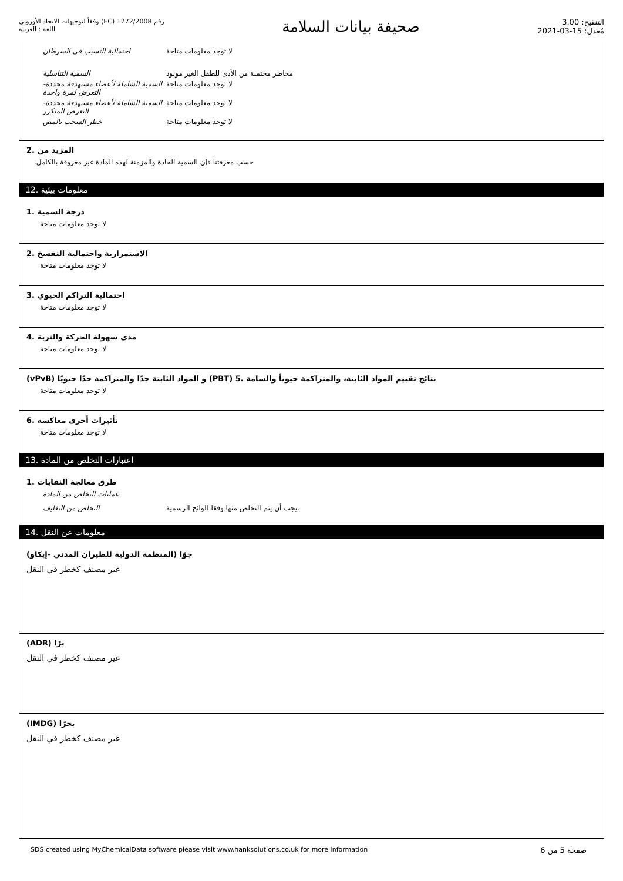رقم 1272/2008 (EC) وفقاً لتوجيهات الاتحاد الأوروبي
اللغة : العربية
صحيفة بيانات السلامة
التنقيح: 3.00
مُعدل: 15-03-2021
| احتمالية التسبب في السرطان | لا توجد معلومات متاحة |
| السمية التناسلية | مخاطر محتملة من الأذى للطفل الغير مولود |
| السمية الشاملة لأعضاء مستهدفة محددة- التعرض لمرة واحدة | لا توجد معلومات متاحة |
| السمية الشاملة لأعضاء مستهدفة محددة- التعرض المتكرر | لا توجد معلومات متاحة |
| خطر السحب بالمص | لا توجد معلومات متاحة |
المزيد من .2
.حسب معرفتنا فإن السمية الحادة والمزمنة لهذه المادة غير معروفة بالكامل
معلومات بيئية .12
درجة السمية .1
لا توجد معلومات متاحة
الاستمرارية واحتمالية التفسخ .2
لا توجد معلومات متاحة
احتمالية التراكم الحيوي .3
لا توجد معلومات متاحة
مدى سهولة الحركة والتربة .4
لا توجد معلومات متاحة
(vPvB) و المواد الثابتة جدًا والمتراكمة جدًا حيويًا (PBT) نتائج تقييم المواد الثابتة، والمتراكمة حيوياً والسامة .5
لا توجد معلومات متاحة
تأثيرات أخرى معاكسة .6
لا توجد معلومات متاحة
اعتبارات التخلص من المادة .13
طرق معالجة النفايات .1
| عمليات التخلص من المادة | |
| التخلص من التغليف | .يجب أن يتم التخلص منها وفقا للوائح الرسمية |
معلومات عن النقل .14
جوًا (المنظمة الدولية للطيران المدني -إيكاو)
غير مصنف كخطر في النقل
(ADR) برًا
غير مصنف كخطر في النقل
(IMDG) بحرًا
غير مصنف كخطر في النقل
SDS created using MyChemicalData software please visit www.hanksolutions.co.uk for more information صفحة 5 من 6